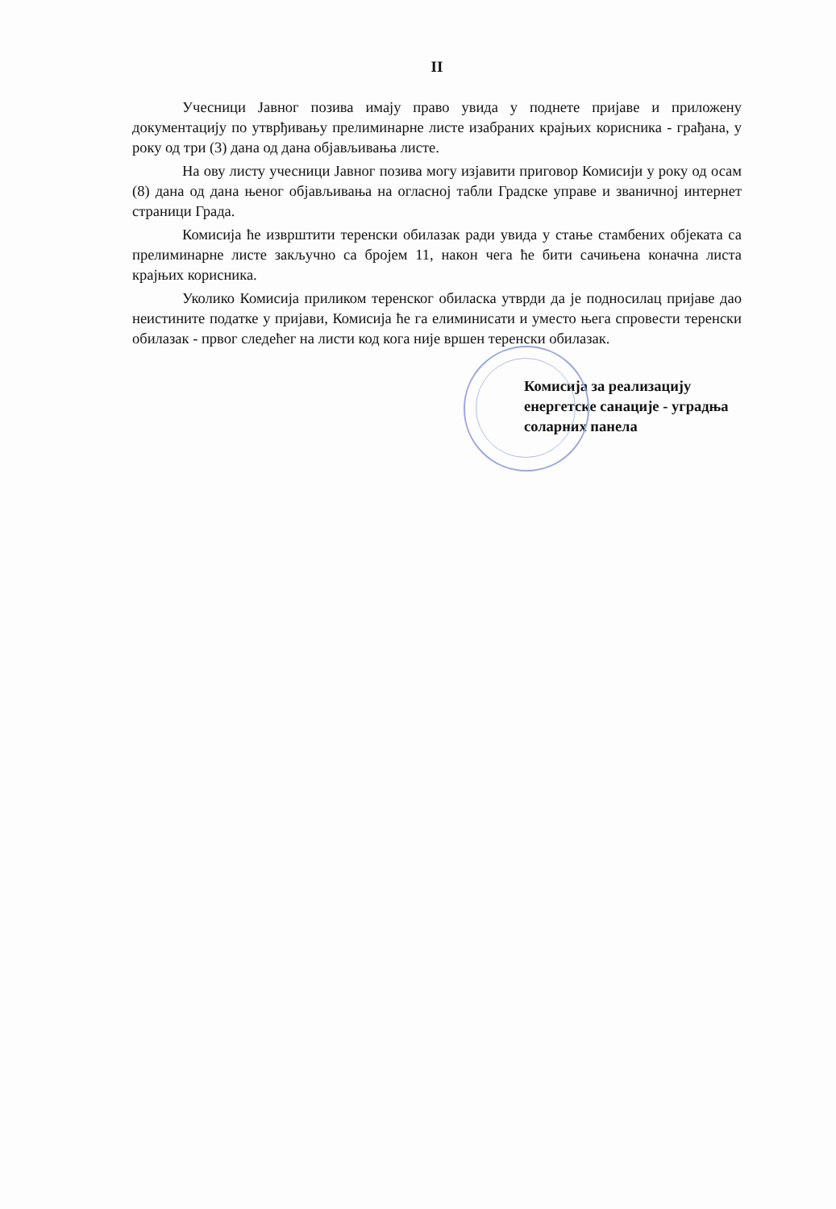II
Учесници Јавног позива имају право увида у поднете пријаве и приложену документацију по утврђивању прелиминарне листе изабраних крајњих корисника - грађана, у року од три (3) дана од дана објављивања листе.
На ову листу учесници Јавног позива могу изјавити приговор Комисији у року од осам (8) дана од дана њеног објављивања на огласној табли Градске управе и званичној интернет страници Града.
Комисија ће изврштити теренски обилазак ради увида у стање стамбених објеката са прелиминарне листе закључно са бројем 11, након чега ће бити сачињена коначна листа крајњих корисника.
Уколико Комисија приликом теренског обиласка утврди да је подносилац пријаве дао неистините податке у пријави, Комисија ће га елиминисати и уместо њега спровести теренски обилазак - првог следећег на листи код кога није вршен теренски обилазак.
Комисија за реализацију
енергетске санације - уградња
соларних панела